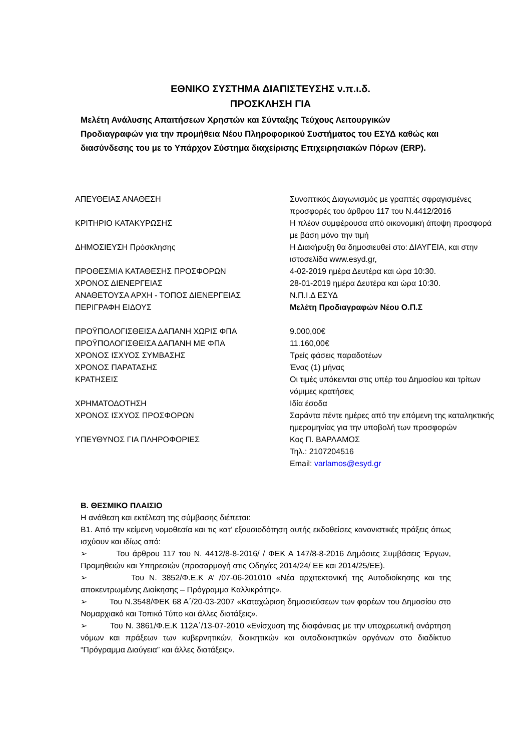ΕΘΝΙΚΟ ΣΥΣΤΗΜΑ ΔΙΑΠΙΣΤΕΥΣΗΣ ν.π.ι.δ.
ΠΡΟΣΚΛΗΣΗ ΓΙΑ
Μελέτη Ανάλυσης Απαιτήσεων Χρηστών και Σύνταξης Τεύχους Λειτουργικών Προδιαγραφών για την προμήθεια Νέου Πληροφορικού Συστήματος του ΕΣΥΔ καθώς και διασύνδεσης του με το Υπάρχον Σύστημα διαχείρισης Επιχειρησιακών Πόρων (ERP).
| ΑΠΕΥΘΕΙΑΣ ΑΝΑΘΕΣΗ | Συνοπτικός Διαγωνισμός με γραπτές σφραγισμένες προσφορές του άρθρου 117 του Ν.4412/2016 |
| ΚΡΙΤΗΡΙΟ ΚΑΤΑΚΥΡΩΣΗΣ | Η πλέον συμφέρουσα από οικονομική άποψη προσφορά με βάση μόνο την τιμή |
| ΔΗΜΟΣΙΕΥΣΗ Πρόσκλησης | Η Διακήρυξη θα δημοσιευθεί στο: ΔΙΑΥΓΕΙΑ, και στην ιστοσελίδα www.esyd.gr, |
| ΠΡΟΘΕΣΜΙΑ ΚΑΤΑΘΕΣΗΣ ΠΡΟΣΦΟΡΩΝ | 4-02-2019 ημέρα Δευτέρα και ώρα 10:30. |
| ΧΡΟΝΟΣ ΔΙΕΝΕΡΓΕΙΑΣ | 28-01-2019 ημέρα Δευτέρα και ώρα 10:30. |
| ΑΝΑΘΕΤΟΥΣΑ ΑΡΧΗ - ΤΟΠΟΣ ΔΙΕΝΕΡΓΕΙΑΣ | Ν.Π.Ι.Δ ΕΣΥΔ |
| ΠΕΡΙΓΡΑΦΗ ΕΙΔΟΥΣ | Μελέτη Προδιαγραφών Νέου Ο.Π.Σ |
| ΠΡΟΫΠΟΛΟΓΙΣΘΕΙΣΑ ΔΑΠΑΝΗ ΧΩΡΙΣ ΦΠΑ | 9.000,00€ |
| ΠΡΟΫΠΟΛΟΓΙΣΘΕΙΣΑ ΔΑΠΑΝΗ ΜΕ ΦΠΑ | 11.160,00€ |
| ΧΡΟΝΟΣ ΙΣΧΥΟΣ ΣΥΜΒΑΣΗΣ | Τρείς φάσεις παραδοτέων |
| ΧΡΟΝΟΣ ΠΑΡΑΤΑΣΗΣ | Ένας (1) μήνας |
| ΚΡΑΤΗΣΕΙΣ | Οι τιμές υπόκεινται στις υπέρ του Δημοσίου και τρίτων νόμιμες κρατήσεις |
| ΧΡΗΜΑΤΟΔΟΤΗΣΗ | Ιδία έσοδα |
| ΧΡΟΝΟΣ ΙΣΧΥΟΣ ΠΡΟΣΦΟΡΩΝ | Σαράντα πέντε ημέρες από την επόμενη της καταληκτικής ημερομηνίας για την υποβολή των προσφορών |
| ΥΠΕΥΘΥΝΟΣ ΓΙΑ ΠΛΗΡΟΦΟΡΙΕΣ | Κος Π. ΒΑΡΛΑΜΟΣ Τηλ.: 2107204516 Email: varlamos@esyd.gr |
Β. ΘΕΣΜΙΚΟ ΠΛΑΙΣΙΟ
Η ανάθεση και εκτέλεση της σύμβασης διέπεται:
Β1. Από την κείμενη νομοθεσία και τις κατ’ εξουσιοδότηση αυτής εκδοθείσες κανονιστικές πράξεις όπως ισχύουν και ιδίως από:
➢ Του άρθρου 117 του Ν. 4412/8-8-2016/ / ΦΕΚ Α 147/8-8-2016 Δημόσιες Συμβάσεις Έργων, Προμηθειών και Υπηρεσιών (προσαρμογή στις Οδηγίες 2014/24/ ΕΕ και 2014/25/ΕΕ).
➢ Του Ν. 3852/Φ.Ε.Κ Α’ /07-06-201010 «Νέα αρχιτεκτονική της Αυτοδιοίκησης και της αποκεντρωμένης Διοίκησης – Πρόγραμμα Καλλικράτης».
➢ Του Ν.3548/ΦΕΚ 68 Α΄/20-03-2007 «Καταχώριση δημοσιεύσεων των φορέων του Δημοσίου στο Νομαρχιακό και Τοπικό Τύπο και άλλες διατάξεις».
➢ Του Ν. 3861/Φ.Ε.Κ 112Α΄/13-07-2010 «Ενίσχυση της διαφάνειας με την υποχρεωτική ανάρτηση νόμων και πράξεων των κυβερνητικών, διοικητικών και αυτοδιοικητικών οργάνων στο διαδίκτυο “Πρόγραμμα Διαύγεια” και άλλες διατάξεις».